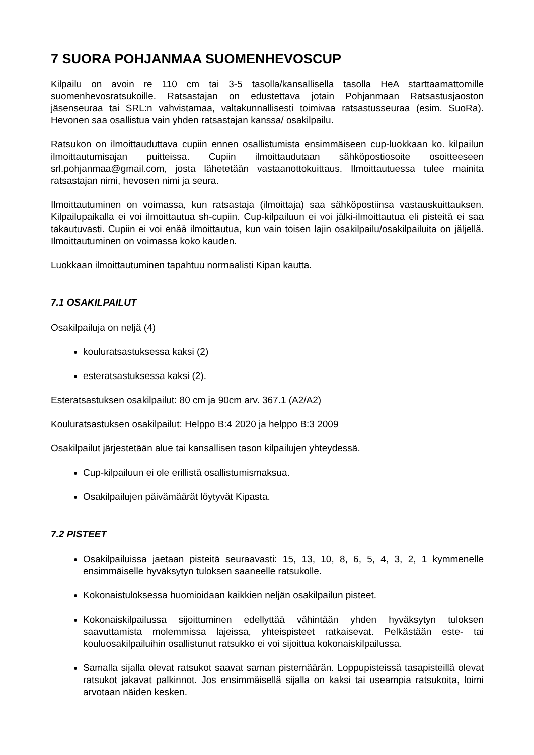7 SUORA POHJANMAA SUOMENHEVOSCUP
Kilpailu on avoin re 110 cm tai 3-5 tasolla/kansallisella tasolla HeA starttaamattomille suomenhevosratsukoille. Ratsastajan on edustettava jotain Pohjanmaan Ratsastusjaoston jäsenseuraa tai SRL:n vahvistamaa, valtakunnallisesti toimivaa ratsastusseuraa (esim. SuoRa). Hevonen saa osallistua vain yhden ratsastajan kanssa/ osakilpailu.
Ratsukon on ilmoittauduttava cupiin ennen osallistumista ensimmäiseen cup-luokkaan ko. kilpailun ilmoittautumisajan puitteissa. Cupiin ilmoittaudutaan sähköpostiosoite osoitteeseen srl.pohjanmaa@gmail.com, josta lähetetään vastaanottokuittaus. Ilmoittautuessa tulee mainita ratsastajan nimi, hevosen nimi ja seura.
Ilmoittautuminen on voimassa, kun ratsastaja (ilmoittaja) saa sähköpostiinsa vastauskuittauksen. Kilpailupaikalla ei voi ilmoittautua sh-cupiin. Cup-kilpailuun ei voi jälki-ilmoittautua eli pisteitä ei saa takautuvasti. Cupiin ei voi enää ilmoittautua, kun vain toisen lajin osakilpailu/osakilpailuita on jäljellä. Ilmoittautuminen on voimassa koko kauden.
Luokkaan ilmoittautuminen tapahtuu normaalisti Kipan kautta.
7.1 OSAKILPAILUT
Osakilpailuja on neljä (4)
kouluratsastuksessa kaksi (2)
esteratsastuksessa kaksi (2).
Esteratsastuksen osakilpailut: 80 cm ja 90cm arv. 367.1 (A2/A2)
Kouluratsastuksen osakilpailut: Helppo B:4 2020 ja helppo B:3 2009
Osakilpailut järjestetään alue tai kansallisen tason kilpailujen yhteydessä.
Cup-kilpailuun ei ole erillistä osallistumismaksua.
Osakilpailujen päivämäärät löytyvät Kipasta.
7.2 PISTEET
Osakilpailuissa jaetaan pisteitä seuraavasti: 15, 13, 10, 8, 6, 5, 4, 3, 2, 1 kymmenelle ensimmäiselle hyväksytyn tuloksen saaneelle ratsukolle.
Kokonaistuloksessa huomioidaan kaikkien neljän osakilpailun pisteet.
Kokonaiskilpailussa sijoittuminen edellyttää vähintään yhden hyväksytyn tuloksen saavuttamista molemmissa lajeissa, yhteispisteet ratkaisevat. Pelkästään este- tai kouluosakilpailuihin osallistunut ratsukko ei voi sijoittua kokonaiskilpailussa.
Samalla sijalla olevat ratsukot saavat saman pistemäärän. Loppupisteissä tasapisteillä olevat ratsukot jakavat palkinnot. Jos ensimmäisellä sijalla on kaksi tai useampia ratsukoita, loimi arvotaan näiden kesken.